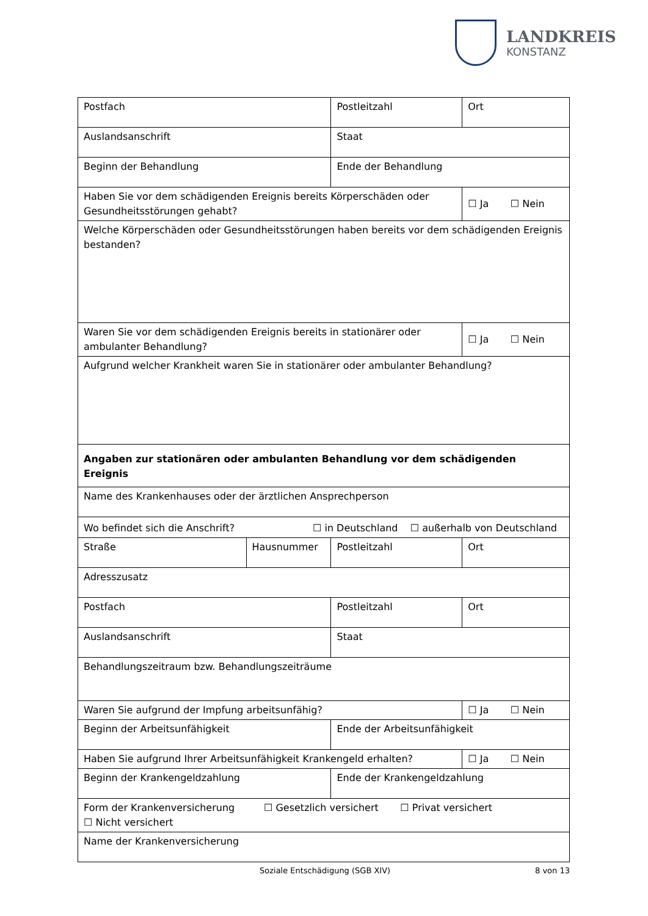LANDKREIS
KONSTANZ
| Postfach | | Postleitzahl | Ort |
| Auslandsanschrift | | Staat | |
| Beginn der Behandlung | | Ende der Behandlung | |
| Haben Sie vor dem schädigenden Ereignis bereits Körperschäden oder Gesundheitsstörungen gehabt? | | | ☐ Ja ☐ Nein |
| Welche Körperschäden oder Gesundheitsstörungen haben bereits vor dem schädigenden Ereignis bestanden? | | | |
| Waren Sie vor dem schädigenden Ereignis bereits in stationärer oder ambulanter Behandlung? | | | ☐ Ja ☐ Nein |
| Aufgrund welcher Krankheit waren Sie in stationärer oder ambulanter Behandlung? | | | |
| Angaben zur stationären oder ambulanten Behandlung vor dem schädigenden Ereignis | | | |
| Name des Krankenhauses oder der ärztlichen Ansprechperson | | | |
| Wo befindet sich die Anschrift? ☐ in Deutschland ☐ außerhalb von Deutschland | | | |
| Straße | Hausnummer | Postleitzahl | Ort |
| Adresszusatz | | | |
| Postfach | | Postleitzahl | Ort |
| Auslandsanschrift | | Staat | |
| Behandlungszeitraum bzw. Behandlungszeiträume | | | |
| Waren Sie aufgrund der Impfung arbeitsunfähig? | | | ☐ Ja ☐ Nein |
| Beginn der Arbeitsunfähigkeit | | Ende der Arbeitsunfähigkeit | |
| Haben Sie aufgrund Ihrer Arbeitsunfähigkeit Krankengeld erhalten? | | | ☐ Ja ☐ Nein |
| Beginn der Krankengeldzahlung | | Ende der Krankengeldzahlung | |
| Form der Krankenversicherung ☐ Gesetzlich versichert ☐ Privat versichert ☐ Nicht versichert | | | |
| Name der Krankenversicherung | | | |
Soziale Entschädigung (SGB XIV) 8 von 13